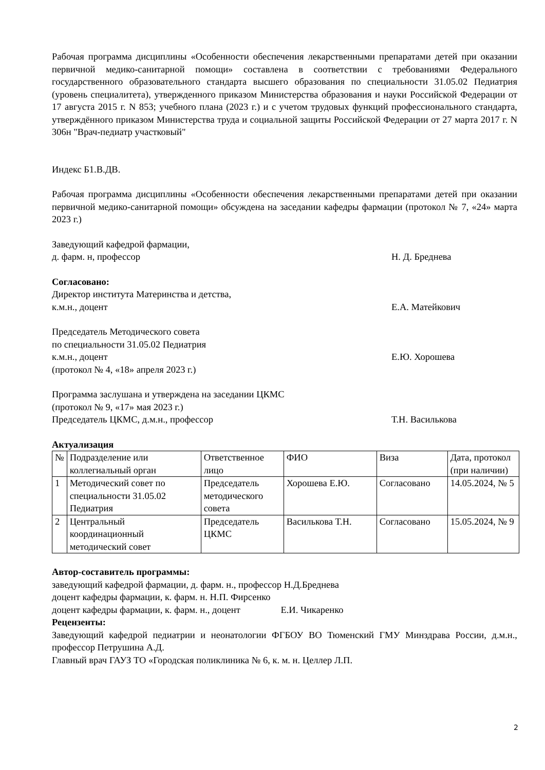Рабочая программа дисциплины «Особенности обеспечения лекарственными препаратами детей при оказании первичной медико-санитарной помощи» составлена в соответствии с требованиями Федерального государственного образовательного стандарта высшего образования по специальности 31.05.02 Педиатрия (уровень специалитета), утвержденного приказом Министерства образования и науки Российской Федерации от 17 августа 2015 г. N 853; учебного плана (2023 г.) и с учетом трудовых функций профессионального стандарта, утверждённого приказом Министерства труда и социальной защиты Российской Федерации от 27 марта 2017 г. N 306н "Врач-педиатр участковый"
Индекс Б1.В.ДВ.
Рабочая программа дисциплины «Особенности обеспечения лекарственными препаратами детей при оказании первичной медико-санитарной помощи» обсуждена на заседании кафедры фармации (протокол № 7, «24» марта 2023 г.)
Заведующий кафедрой фармации,
д. фарм. н, профессор Н. Д. Бреднева
Согласовано:
Директор института Материнства и детства,
к.м.н., доцент Е.А. Матейкович
Председатель Методического совета
по специальности 31.05.02 Педиатрия
к.м.н., доцент Е.Ю. Хорошева
(протокол № 4, «18» апреля 2023 г.)
Программа заслушана и утверждена на заседании ЦКМС
(протокол № 9, «17» мая 2023 г.)
Председатель ЦКМС, д.м.н., профессор Т.Н. Василькова
Актуализация
| № | Подразделение или коллегиальный орган | Ответственное лицо | ФИО | Виза | Дата, протокол (при наличии) |
| --- | --- | --- | --- | --- | --- |
| 1 | Методический совет по специальности 31.05.02 Педиатрия | Председатель методического совета | Хорошева Е.Ю. | Согласовано | 14.05.2024, № 5 |
| 2 | Центральный координационный методический совет | Председатель ЦКМС | Василькова Т.Н. | Согласовано | 15.05.2024, № 9 |
Автор-составитель программы:
заведующий кафедрой фармации, д. фарм. н., профессор Н.Д.Бреднева
доцент кафедры фармации, к. фарм. н. Н.П. Фирсенко
доцент кафедры фармации, к. фарм. н., доцент Е.И. Чикаренко
Рецензенты:
Заведующий кафедрой педиатрии и неонатологии ФГБОУ ВО Тюменский ГМУ Минздрава России, д.м.н., профессор Петрушина А.Д.
Главный врач ГАУЗ ТО «Городская поликлиника № 6, к. м. н. Целлер Л.П.
2